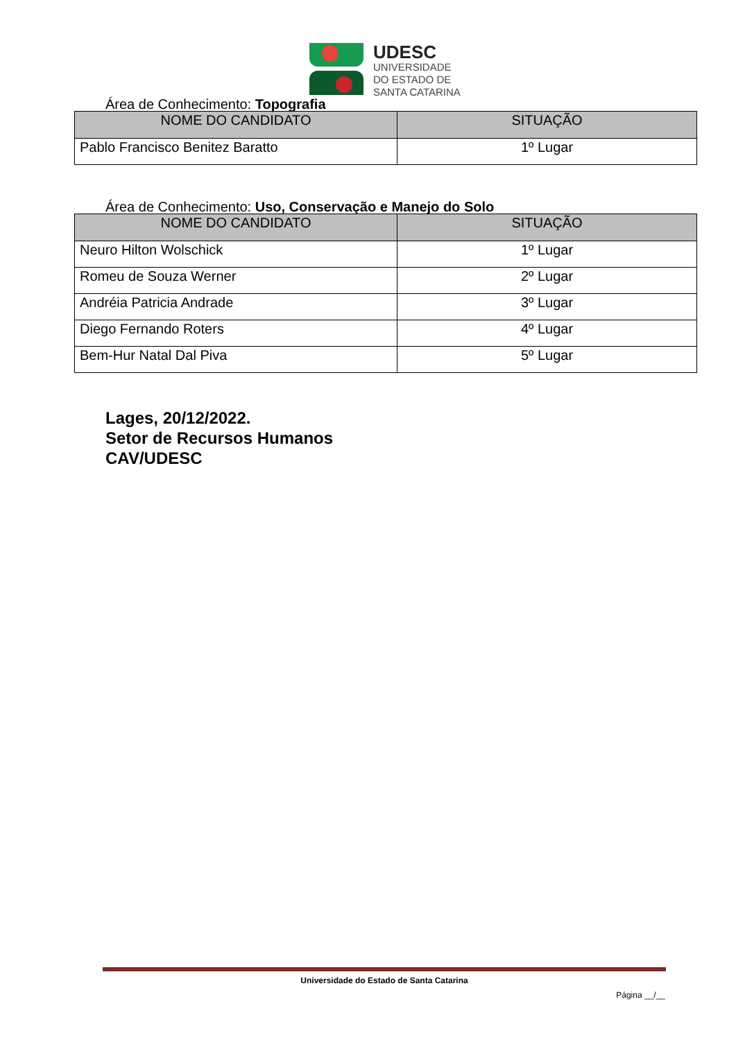UDESC
UNIVERSIDADE
DO ESTADO DE
SANTA CATARINA
Área de Conhecimento: Topografia
| NOME DO CANDIDATO | SITUAÇÃO |
| --- | --- |
| Pablo Francisco Benitez Baratto | 1º Lugar |
Área de Conhecimento: Uso, Conservação e Manejo do Solo
| NOME DO CANDIDATO | SITUAÇÃO |
| --- | --- |
| Neuro Hilton Wolschick | 1º Lugar |
| Romeu de Souza Werner | 2º Lugar |
| Andréia Patricia Andrade | 3º Lugar |
| Diego Fernando Roters | 4º Lugar |
| Bem-Hur Natal Dal Piva | 5º Lugar |
Lages, 20/12/2022.
Setor de Recursos Humanos
CAV/UDESC
Universidade do Estado de Santa Catarina
Página __/__